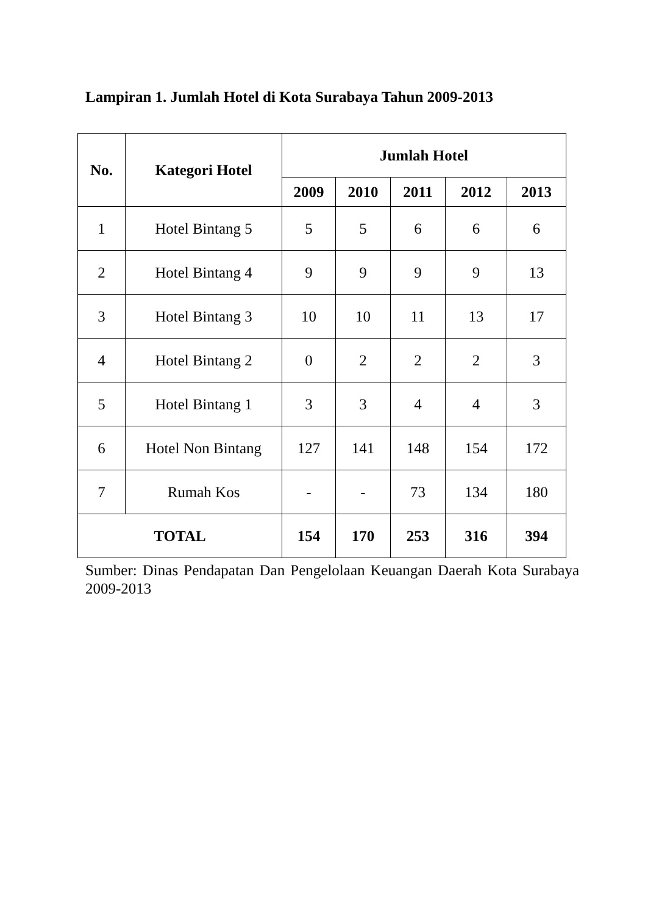Lampiran 1. Jumlah Hotel di Kota Surabaya Tahun 2009-2013
| No. | Kategori Hotel | Jumlah Hotel | | | | |
| --- | --- | --- | --- | --- | --- | --- |
| | | 2009 | 2010 | 2011 | 2012 | 2013 |
| 1 | Hotel Bintang 5 | 5 | 5 | 6 | 6 | 6 |
| 2 | Hotel Bintang 4 | 9 | 9 | 9 | 9 | 13 |
| 3 | Hotel Bintang 3 | 10 | 10 | 11 | 13 | 17 |
| 4 | Hotel Bintang 2 | 0 | 2 | 2 | 2 | 3 |
| 5 | Hotel Bintang 1 | 3 | 3 | 4 | 4 | 3 |
| 6 | Hotel Non Bintang | 127 | 141 | 148 | 154 | 172 |
| 7 | Rumah Kos | - | - | 73 | 134 | 180 |
| TOTAL | | 154 | 170 | 253 | 316 | 394 |
Sumber: Dinas Pendapatan Dan Pengelolaan Keuangan Daerah Kota Surabaya 2009-2013